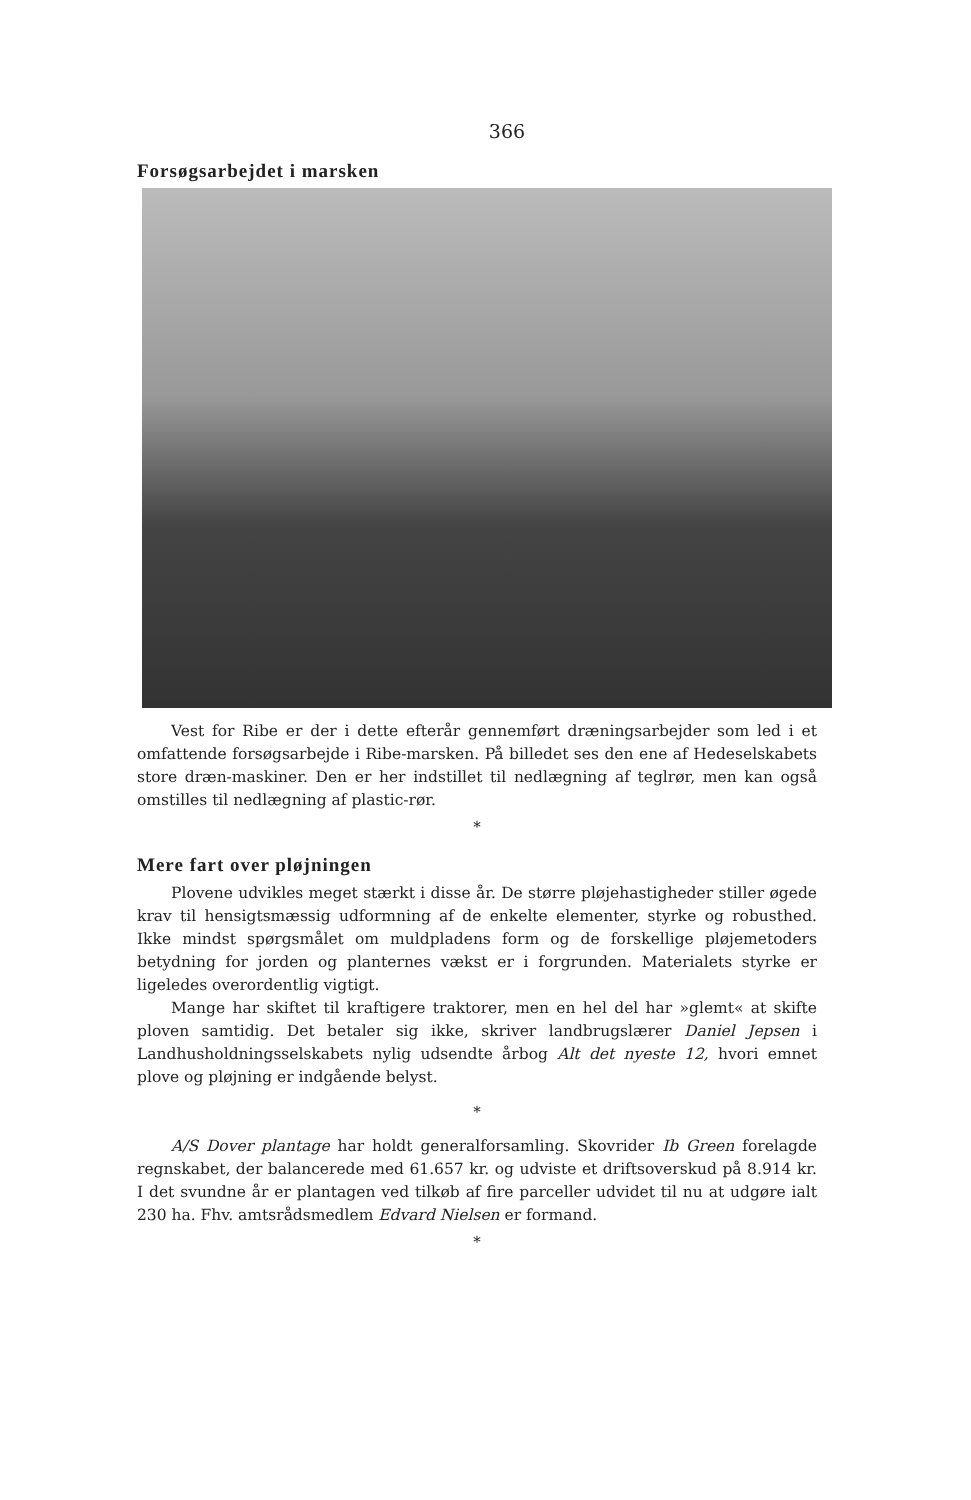366
Forsøgsarbejdet i marsken
Vest for Ribe er der i dette efterår gennemført dræningsarbejder som led i et omfattende forsøgsarbejde i Ribe-marsken. På billedet ses den ene af Hedeselskabets store dræn-maskiner. Den er her indstillet til nedlægning af teglrør, men kan også omstilles til nedlægning af plastic-rør.
*
Mere fart over pløjningen
Plovene udvikles meget stærkt i disse år. De større pløjehastigheder stiller øgede krav til hensigtsmæssig udformning af de enkelte elementer, styrke og robusthed. Ikke mindst spørgsmålet om muldpladens form og de forskellige pløjemetoders betydning for jorden og planternes vækst er i forgrunden. Materialets styrke er ligeledes overordentlig vigtigt.
Mange har skiftet til kraftigere traktorer, men en hel del har »glemt« at skifte ploven samtidig. Det betaler sig ikke, skriver landbrugslærer Daniel Jepsen i Landhusholdningsselskabets nylig udsendte årbog Alt det nyeste 12, hvori emnet plove og pløjning er indgående belyst.
*
A/S Dover plantage har holdt generalforsamling. Skovrider Ib Green forelagde regnskabet, der balancerede med 61.657 kr. og udviste et driftsoverskud på 8.914 kr. I det svundne år er plantagen ved tilkøb af fire parceller udvidet til nu at udgøre ialt 230 ha. Fhv. amtsrådsmedlem Edvard Nielsen er formand.
*